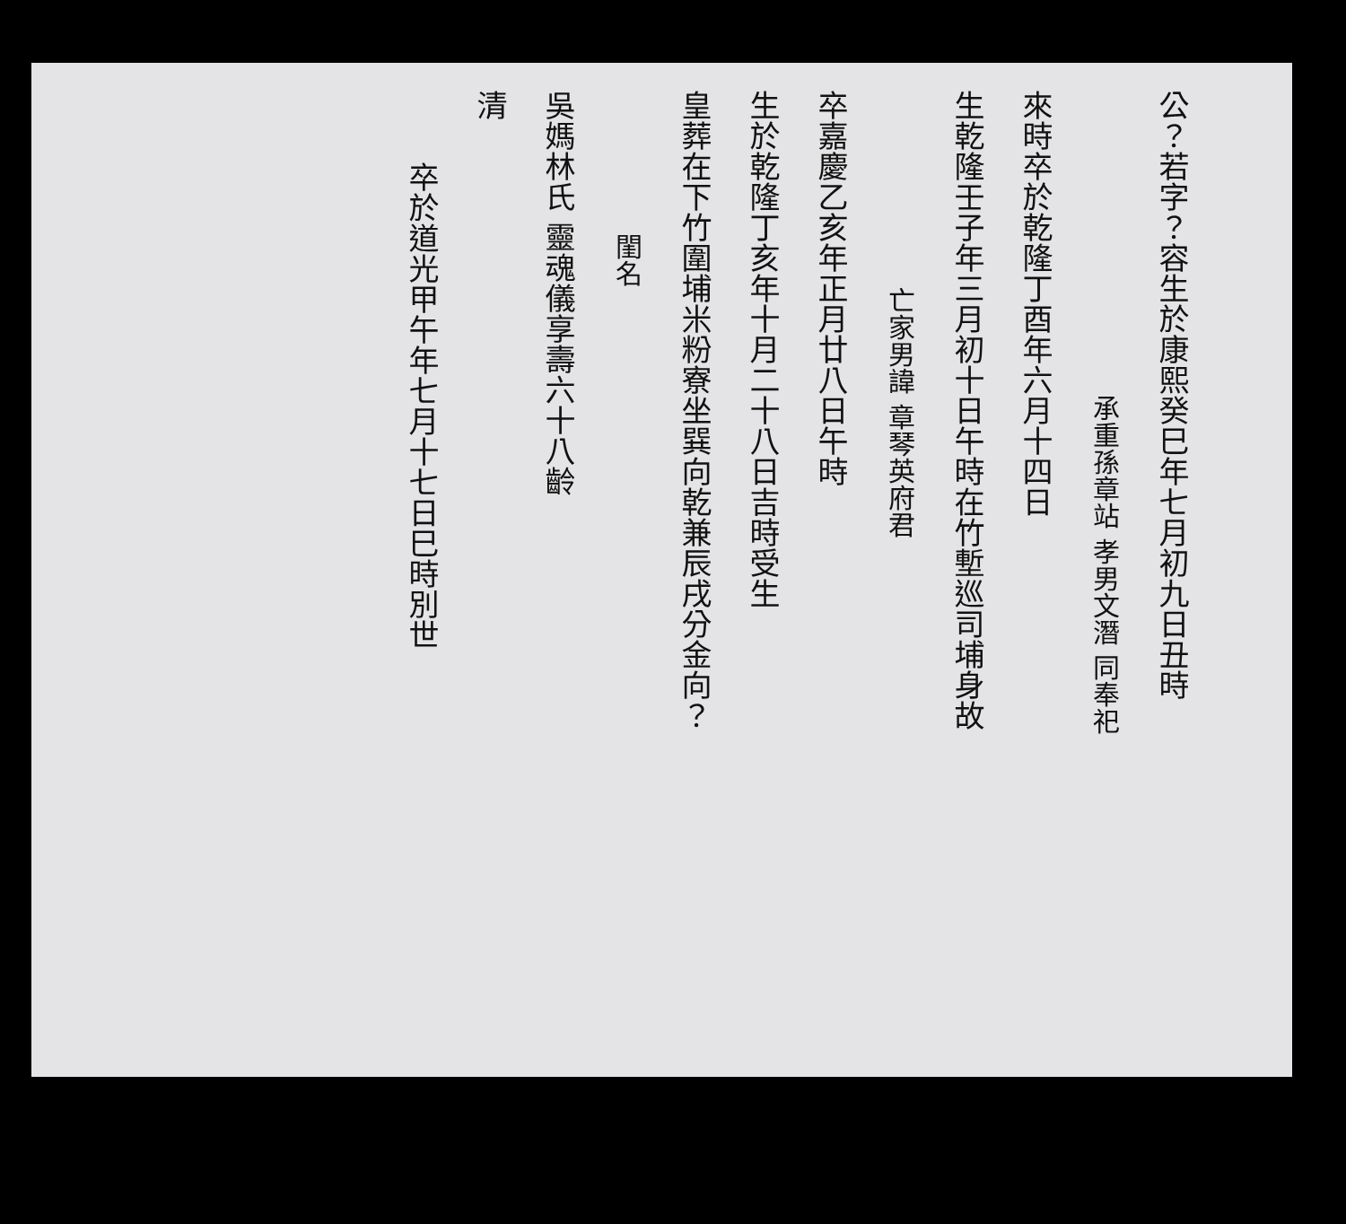公？若字？容生於康熙癸巳年七月初九日丑時
承重孫章站 孝男文潛 同奉祀
來時卒於乾隆丁酉年六月十四日
生乾隆壬子年三月初十日午時在竹塹巡司埔身故
亡家男諱 章琴英府君
卒嘉慶乙亥年正月廿八日午時
生於乾隆丁亥年十月二十八日吉時受生
皇葬在下竹圍埔米粉寮坐巽向乾兼辰戌分金向？
閨名
吳媽林氏 靈魂儀享壽六十八齡
清
卒於道光甲午年七月十七日巳時別世